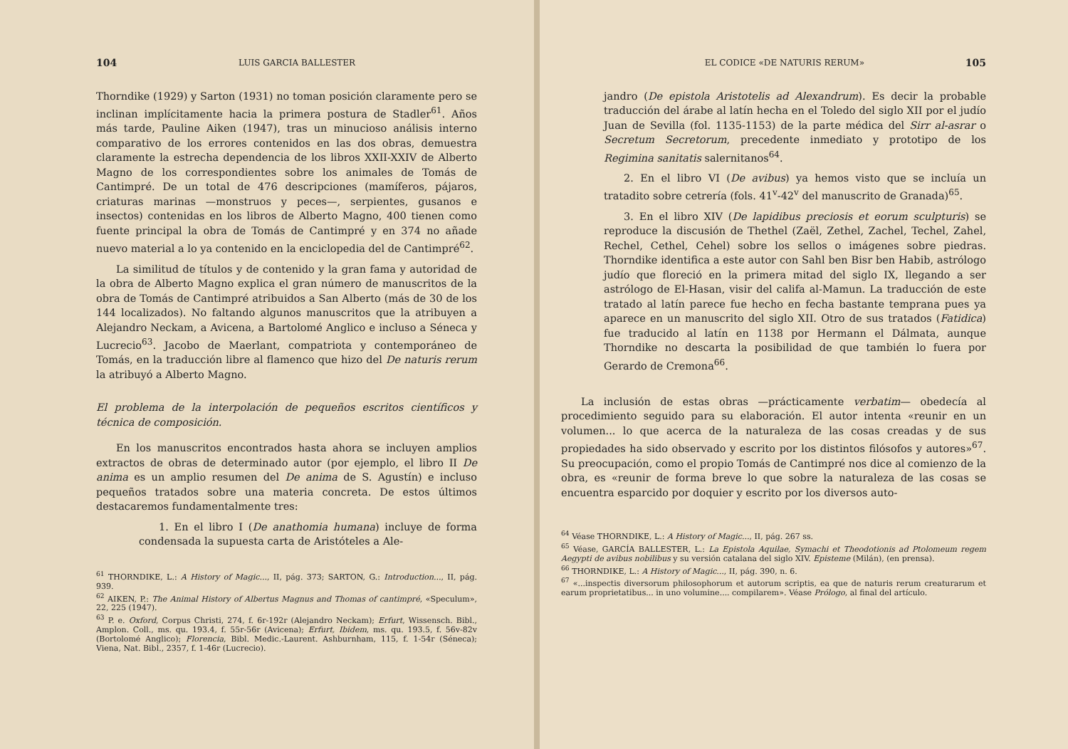104 LUIS GARCIA BALLESTER
Thorndike (1929) y Sarton (1931) no toman posición claramente pero se inclinan implícitamente hacia la primera postura de Stadler<sup>61</sup>. Años más tarde, Pauline Aiken (1947), tras un minucioso análisis interno comparativo de los errores contenidos en las dos obras, demuestra claramente la estrecha dependencia de los libros XXII-XXIV de Alberto Magno de los correspondientes sobre los animales de Tomás de Cantimpré. De un total de 476 descripciones (mamíferos, pájaros, criaturas marinas —monstruos y peces—, serpientes, gusanos e insectos) contenidas en los libros de Alberto Magno, 400 tienen como fuente principal la obra de Tomás de Cantimpré y en 374 no añade nuevo material a lo ya contenido en la enciclopedia del de Cantimpré<sup>62</sup>.
La similitud de títulos y de contenido y la gran fama y autoridad de la obra de Alberto Magno explica el gran número de manuscritos de la obra de Tomás de Cantimpré atribuidos a San Alberto (más de 30 de los 144 localizados). No faltando algunos manuscritos que la atribuyen a Alejandro Neckam, a Avicena, a Bartolomé Anglico e incluso a Séneca y Lucrecio<sup>63</sup>. Jacobo de Maerlant, compatriota y contemporáneo de Tomás, en la traducción libre al flamenco que hizo del De naturis rerum la atribuyó a Alberto Magno.
El problema de la interpolación de pequeños escritos científicos y técnica de composición.
En los manuscritos encontrados hasta ahora se incluyen amplios extractos de obras de determinado autor (por ejemplo, el libro II De anima es un amplio resumen del De anima de S. Agustín) e incluso pequeños tratados sobre una materia concreta. De estos últimos destacaremos fundamentalmente tres:
1. En el libro I (De anathomia humana) incluye de forma condensada la supuesta carta de Aristóteles a Ale-
<sup>61</sup> THORNDIKE, L.: A History of Magic..., II, pág. 373; SARTON, G.: Introduction..., II, pág. 939.
<sup>62</sup> AIKEN, P.: The Animal History of Albertus Magnus and Thomas of cantimpré, «Speculum», 22, 225 (1947).
<sup>63</sup> P. e. Oxford, Corpus Christi, 274, f. 6r-192r (Alejandro Neckam); Erfurt, Wissensch. Bibl., Amplon. Coll., ms. qu. 193.4, f. 55r-56r (Avicena); Erfurt, Ibidem, ms. qu. 193.5, f. 56v-82v (Bortolomé Anglico); Florencia, Bibl. Medic.-Laurent. Ashburnham, 115, f. 1-54r (Séneca); Viena, Nat. Bibl., 2357, f. 1-46r (Lucrecio).
EL CODICE «DE NATURIS RERUM» 105
jandro (De epistola Aristotelis ad Alexandrum). Es decir la probable traducción del árabe al latín hecha en el Toledo del siglo XII por el judío Juan de Sevilla (fol. 1135-1153) de la parte médica del Sirr al-asrar o Secretum Secretorum, precedente inmediato y prototipo de los Regimina sanitatis salernitanos<sup>64</sup>.
2. En el libro VI (De avibus) ya hemos visto que se incluía un tratadito sobre cetrería (fols. 41<sup>v</sup>-42<sup>v</sup> del manuscrito de Granada)<sup>65</sup>.
3. En el libro XIV (De lapidibus preciosis et eorum sculpturis) se reproduce la discusión de Thethel (Zaël, Zethel, Zachel, Techel, Zahel, Rechel, Cethel, Cehel) sobre los sellos o imágenes sobre piedras. Thorndike identifica a este autor con Sahl ben Bisr ben Habib, astrólogo judío que floreció en la primera mitad del siglo IX, llegando a ser astrólogo de El-Hasan, visir del califa al-Mamun. La traducción de este tratado al latín parece fue hecho en fecha bastante temprana pues ya aparece en un manuscrito del siglo XII. Otro de sus tratados (Fatidica) fue traducido al latín en 1138 por Hermann el Dálmata, aunque Thorndike no descarta la posibilidad de que también lo fuera por Gerardo de Cremona<sup>66</sup>.
La inclusión de estas obras —prácticamente verbatim— obedecía al procedimiento seguido para su elaboración. El autor intenta «reunir en un volumen... lo que acerca de la naturaleza de las cosas creadas y de sus propiedades ha sido observado y escrito por los distintos filósofos y autores»<sup>67</sup>. Su preocupación, como el propio Tomás de Cantimpré nos dice al comienzo de la obra, es «reunir de forma breve lo que sobre la naturaleza de las cosas se encuentra esparcido por doquier y escrito por los diversos auto-
<sup>64</sup> Véase THORNDIKE, L.: A History of Magic..., II, pág. 267 ss.
<sup>65</sup> Véase, GARCÍA BALLESTER, L.: La Epistola Aquilae, Symachi et Theodotionis ad Ptolomeum regem Aegypti de avibus nobilibus y su versión catalana del siglo XIV. Episteme (Milán), (en prensa).
<sup>66</sup> THORNDIKE, L.: A History of Magic..., II, pág. 390, n. 6.
<sup>67</sup> «...inspectis diversorum philosophorum et autorum scriptis, ea que de naturis rerum creaturarum et earum proprietatibus... in uno volumine.... compilarem». Véase Prólogo, al final del artículo.